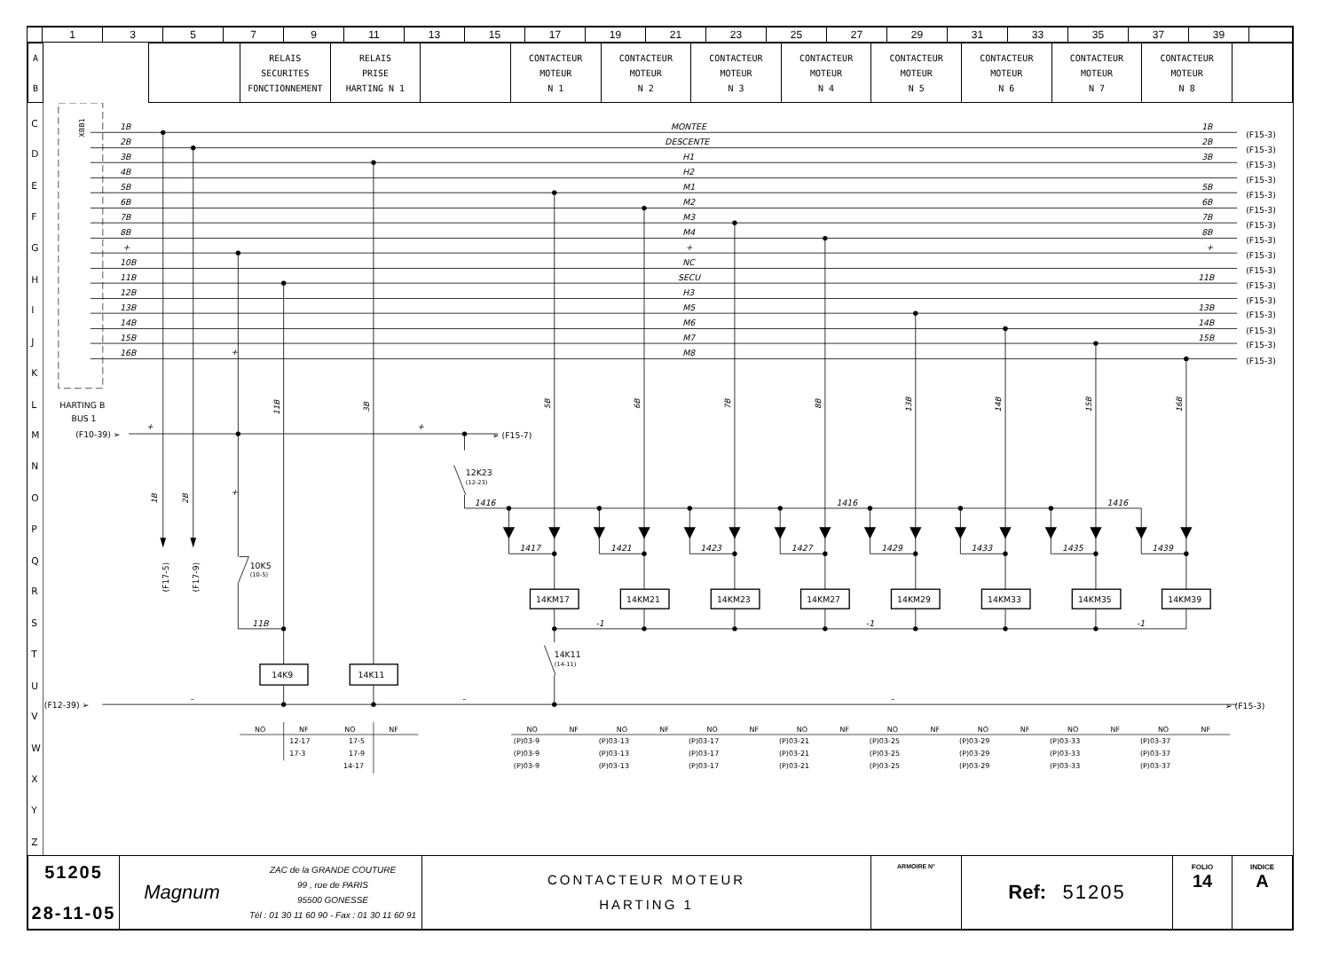| | 1 | 3 | 5 | 7 | 9 | 11 | 13 | 15 | 17 | 19 | 21 | 23 | 25 | 27 | 29 | 31 | 33 | 35 | 37 | 39 | |
| A B | | | RELAIS SECURITES FONCTIONNEMENT | RELAIS PRISE HARTING N 1 | | CONTACTEUR MOTEUR N 1 | CONTACTEUR MOTEUR N 2 | CONTACTEUR MOTEUR N 3 | CONTACTEUR MOTEUR N 4 | CONTACTEUR MOTEUR N 5 | CONTACTEUR MOTEUR N 6 | CONTACTEUR MOTEUR N 7 | CONTACTEUR MOTEUR N 8 | |
C
D
E
F
G
H
I
J
K
L
M
N
O
P
Q
R
S
T
U
V
W
X
Y
Z
XBB1
1B
2B
3B
4B
5B
6B
7B
8B
+
10B
11B
12B
13B
14B
15B
16B
MONTEE
DESCENTE
H1
H2
M1
M2
M3
M4
+
NC
SECU
H3
M5
M6
M7
M8
1B
2B
3B
5B
6B
7B
8B
+
11B
13B
14B
15B
1416
1416
1416
1417
1421
1423
1427
1429
1433
1435
1439
11B
-1
-1
-1
+
+
+
+
(F15-3)
(F15-3)
(F15-3)
(F15-3)
(F15-3)
(F15-3)
(F15-3)
(F15-3)
(F15-3)
(F15-3)
(F15-3)
(F15-3)
(F15-3)
(F15-3)
(F15-3)
(F15-3)
HARTING B
BUS 1
(F10-39) ➢
➢ (F15-7)
12K23
(12-23)
10K5
(10-5)
14K11
(14-11)
(F12-39) ➢
➢ (F15-3)
(F17-5)
(F17-9)
14K9
14K11
14KM17
14KM21
14KM23
14KM27
14KM29
14KM33
14KM35
14KM39
-
-
-
1B
2B
11B
3B
5B
6B
7B
8B
13B
14B
15B
16B
NO
NF
NO
NF
12-17
17-5
17-3
17-9
14-17
NO
NF
(P)03-9
(P)03-9
(P)03-9
NO
NF
(P)03-13
(P)03-13
(P)03-13
NO
NF
(P)03-17
(P)03-17
(P)03-17
NO
NF
(P)03-21
(P)03-21
(P)03-21
NO
NF
(P)03-25
(P)03-25
(P)03-25
NO
NF
(P)03-29
(P)03-29
(P)03-29
NO
NF
(P)03-33
(P)03-33
(P)03-33
NO
NF
(P)03-37
(P)03-37
(P)03-37
| 51205 28-11-05 | / Magnum / ZAC de la GRANDE COUTURE 99 , rue de PARIS 95500 GONESSE Tél : 01 30 11 60 90 - Fax : 01 30 11 60 91 / | CONTACTEUR MOTEUR HARTING 1 | ARMOIRE N° | Ref: 51205 | FOLIO 14 | INDICE A |